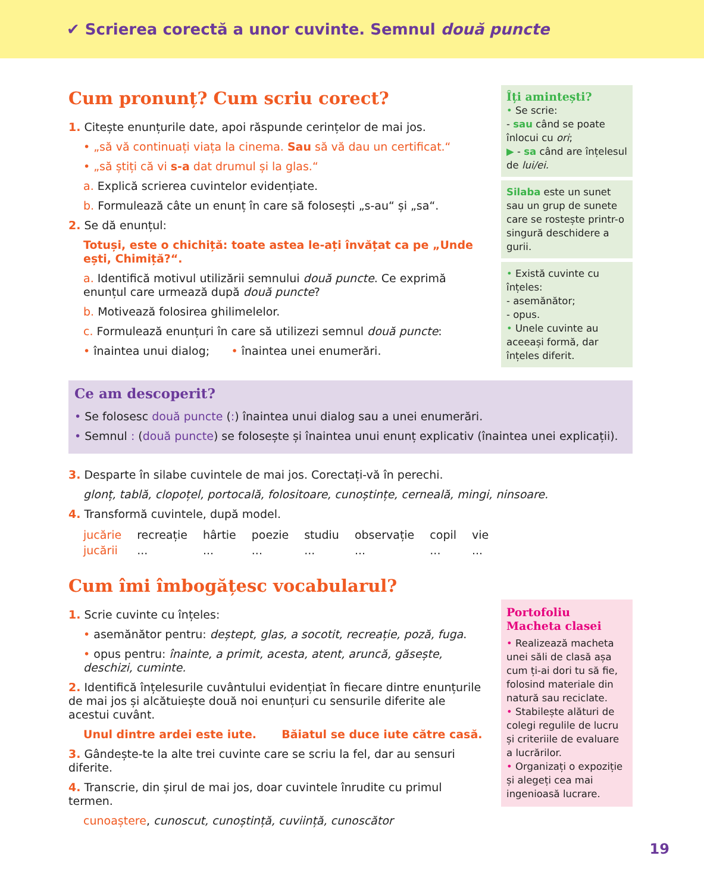✔ Scrierea corectă a unor cuvinte. Semnul două puncte
Cum pronunț? Cum scriu corect?
1. Citește enunțurile date, apoi răspunde cerințelor de mai jos.
• „să vă continuați viața la cinema. Sau să vă dau un certificat.“
• „să știți că vi s-a dat drumul și la glas.“
a. Explică scrierea cuvintelor evidențiate.
b. Formulează câte un enunț în care să folosești „s-au“ și „sa“.
2. Se dă enunțul:
Totuși, este o chichiță: toate astea le-ați învățat ca pe „Unde ești, Chimiță?“.
a. Identifică motivul utilizării semnului două puncte. Ce exprimă enunțul care urmează după două puncte?
b. Motivează folosirea ghilimelelor.
c. Formulează enunțuri în care să utilizezi semnul două puncte:
• înaintea unui dialog; • înaintea unei enumerări.
Îți amintești?
• Se scrie:
- sau când se poate înlocui cu ori;
▶ - sa când are înțelesul de lui/ei.
Silaba este un sunet sau un grup de sunete care se rostește printr-o singură deschidere a gurii.
• Există cuvinte cu înțeles:
- asemănător;
- opus.
• Unele cuvinte au aceeași formă, dar înțeles diferit.
Ce am descoperit?
• Se folosesc două puncte (:) înaintea unui dialog sau a unei enumerări.
• Semnul : (două puncte) se folosește și înaintea unui enunț explicativ (înaintea unei explicații).
3. Desparte în silabe cuvintele de mai jos. Corectați-vă în perechi.
glonț, tablă, clopoțel, portocală, folositoare, cunoștințe, cerneală, mingi, ninsoare.
4. Transformă cuvintele, după model.
| jucărie | recreație | hârtie | poezie | studiu | observație | copil | vie |
| jucării | ... | ... | ... | ... | ... | ... | ... |
Cum îmi îmbogățesc vocabularul?
1. Scrie cuvinte cu înțeles:
• asemănător pentru: deștept, glas, a socotit, recreație, poză, fuga.
• opus pentru: înainte, a primit, acesta, atent, aruncă, găsește, deschizi, cuminte.
2. Identifică înțelesurile cuvântului evidențiat în fiecare dintre enunțurile de mai jos și alcătuiește două noi enunțuri cu sensurile diferite ale acestui cuvânt.
Unul dintre ardei este iute. Băiatul se duce iute către casă.
3. Gândește-te la alte trei cuvinte care se scriu la fel, dar au sensuri diferite.
4. Transcrie, din șirul de mai jos, doar cuvintele înrudite cu primul termen.
cunoaștere, cunoscut, cunoștință, cuviință, cunoscător
Portofoliu
Macheta clasei
• Realizează macheta unei săli de clasă așa cum ți-ai dori tu să fie, folosind materiale din natură sau reciclate.
• Stabilește alături de colegi regulile de lucru și criteriile de evaluare a lucrărilor.
• Organizați o expoziție și alegeți cea mai ingenioasă lucrare.
19